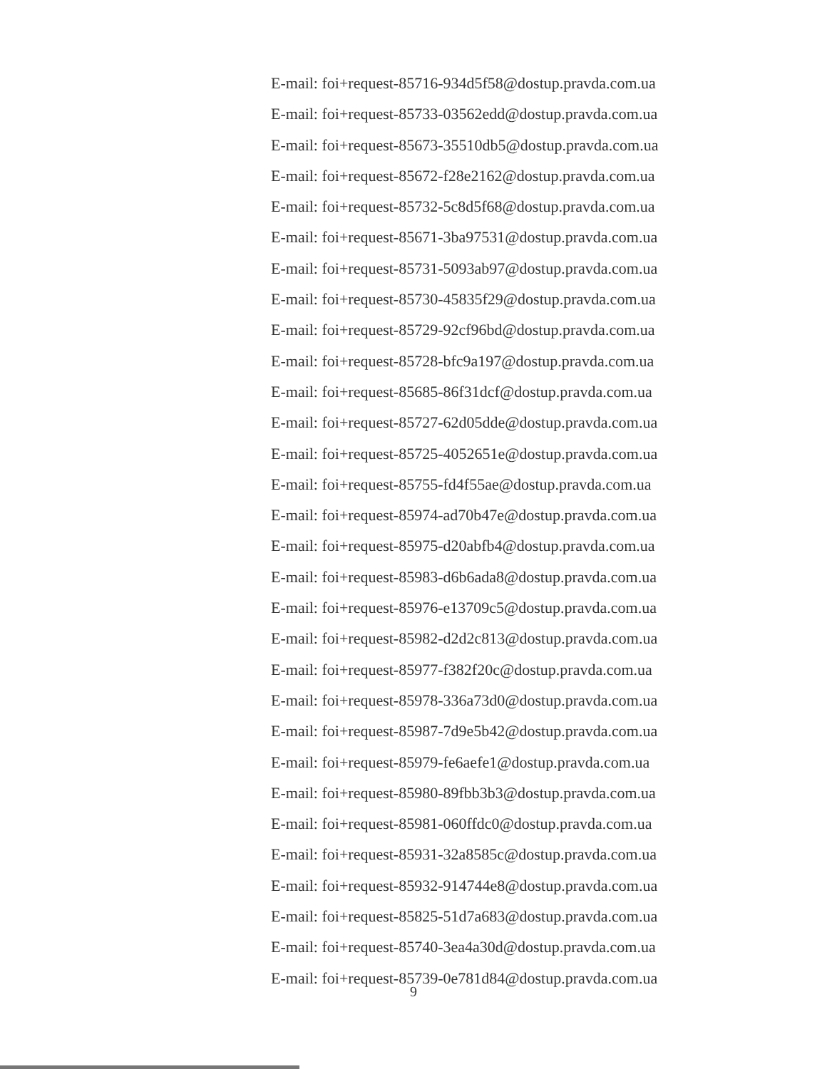E-mail: foi+request-85716-934d5f58@dostup.pravda.com.ua
E-mail: foi+request-85733-03562edd@dostup.pravda.com.ua
E-mail: foi+request-85673-35510db5@dostup.pravda.com.ua
E-mail: foi+request-85672-f28e2162@dostup.pravda.com.ua
E-mail: foi+request-85732-5c8d5f68@dostup.pravda.com.ua
E-mail: foi+request-85671-3ba97531@dostup.pravda.com.ua
E-mail: foi+request-85731-5093ab97@dostup.pravda.com.ua
E-mail: foi+request-85730-45835f29@dostup.pravda.com.ua
E-mail: foi+request-85729-92cf96bd@dostup.pravda.com.ua
E-mail: foi+request-85728-bfc9a197@dostup.pravda.com.ua
E-mail: foi+request-85685-86f31dcf@dostup.pravda.com.ua
E-mail: foi+request-85727-62d05dde@dostup.pravda.com.ua
E-mail: foi+request-85725-4052651e@dostup.pravda.com.ua
E-mail: foi+request-85755-fd4f55ae@dostup.pravda.com.ua
E-mail: foi+request-85974-ad70b47e@dostup.pravda.com.ua
E-mail: foi+request-85975-d20abfb4@dostup.pravda.com.ua
E-mail: foi+request-85983-d6b6ada8@dostup.pravda.com.ua
E-mail: foi+request-85976-e13709c5@dostup.pravda.com.ua
E-mail: foi+request-85982-d2d2c813@dostup.pravda.com.ua
E-mail: foi+request-85977-f382f20c@dostup.pravda.com.ua
E-mail: foi+request-85978-336a73d0@dostup.pravda.com.ua
E-mail: foi+request-85987-7d9e5b42@dostup.pravda.com.ua
E-mail: foi+request-85979-fe6aefe1@dostup.pravda.com.ua
E-mail: foi+request-85980-89fbb3b3@dostup.pravda.com.ua
E-mail: foi+request-85981-060ffdc0@dostup.pravda.com.ua
E-mail: foi+request-85931-32a8585c@dostup.pravda.com.ua
E-mail: foi+request-85932-914744e8@dostup.pravda.com.ua
E-mail: foi+request-85825-51d7a683@dostup.pravda.com.ua
E-mail: foi+request-85740-3ea4a30d@dostup.pravda.com.ua
E-mail: foi+request-85739-0e781d84@dostup.pravda.com.ua
9